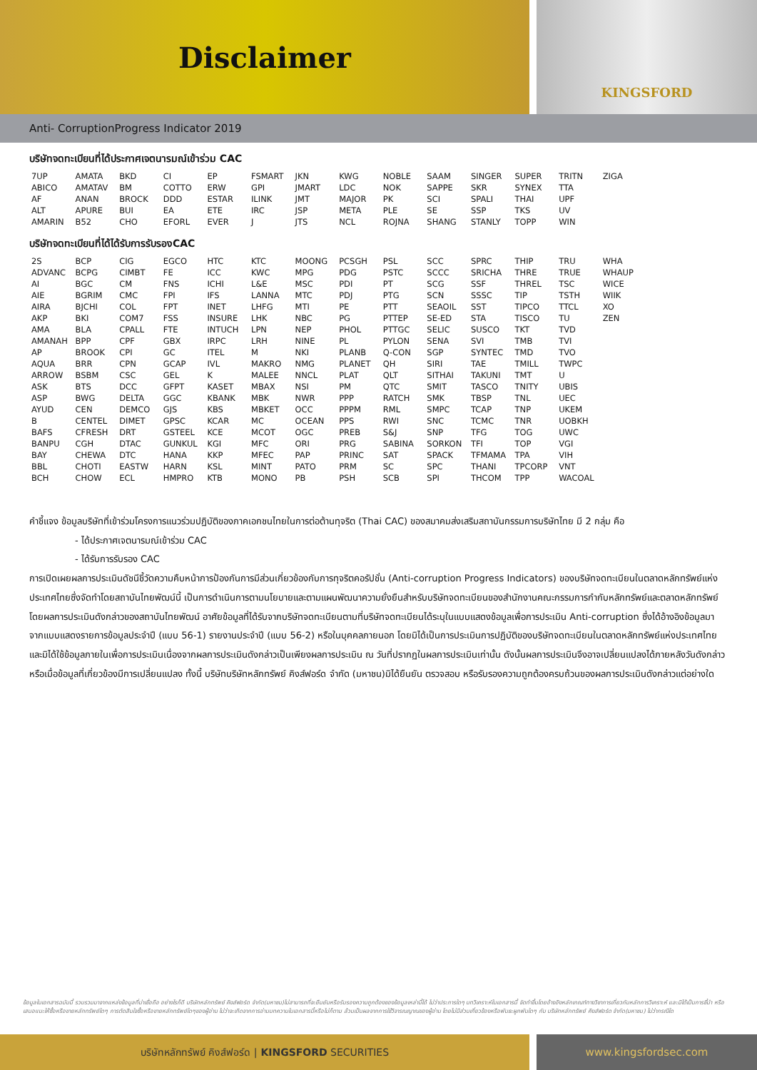Disclaimer
KINGSFORD
Anti- CorruptionProgress Indicator 2019
บริษัทจดทะเบียนที่ได้ประกาศเจตนารมณ์เข้าร่วม CAC
| 7UP | AMATA | BKD | CI | EP | FSMART | JKN | KWG | NOBLE | SAAM | SINGER | SUPER | TRITN | ZIGA |
| ABICO | AMATAV | BM | COTTO | ERW | GPI | JMART | LDC | NOK | SAPPE | SKR | SYNEX | TTA | |
| AF | ANAN | BROCK | DDD | ESTAR | ILINK | JMT | MAJOR | PK | SCI | SPALI | THAI | UPF | |
| ALT | APURE | BUI | EA | ETE | IRC | JSP | META | PLE | SE | SSP | TKS | UV | |
| AMARIN | B52 | CHO | EFORL | EVER | J | JTS | NCL | ROJNA | SHANG | STANLY | TOPP | WIN | |
บริษัทจดทะเบียนที่ได้ได้รับการรับรองCAC
| 2S | BCP | CIG | EGCO | HTC | KTC | MOONG | PCSGH | PSL | SCC | SPRC | THIP | TRU | WHA |
| ADVANC | BCPG | CIMBT | FE | ICC | KWC | MPG | PDG | PSTC | SCCC | SRICHA | THRE | TRUE | WHAUP |
| AI | BGC | CM | FNS | ICHI | L&E | MSC | PDI | PT | SCG | SSF | THREL | TSC | WICE |
| AIE | BGRIM | CMC | FPI | IFS | LANNA | MTC | PDJ | PTG | SCN | SSSC | TIP | TSTH | WIIK |
| AIRA | BJCHI | COL | FPT | INET | LHFG | MTI | PE | PTT | SEAOIL | SST | TIPCO | TTCL | XO |
| AKP | BKI | COM7 | FSS | INSURE | LHK | NBC | PG | PTTEP | SE-ED | STA | TISCO | TU | ZEN |
| AMA | BLA | CPALL | FTE | INTUCH | LPN | NEP | PHOL | PTTGC | SELIC | SUSCO | TKT | TVD | |
| AMANAH | BPP | CPF | GBX | IRPC | LRH | NINE | PL | PYLON | SENA | SVI | TMB | TVI | |
| AP | BROOK | CPI | GC | ITEL | M | NKI | PLANB | Q-CON | SGP | SYNTEC | TMD | TVO | |
| AQUA | BRR | CPN | GCAP | IVL | MAKRO | NMG | PLANET | QH | SIRI | TAE | TMILL | TWPC | |
| ARROW | BSBM | CSC | GEL | K | MALEE | NNCL | PLAT | QLT | SITHAI | TAKUNI | TMT | U | |
| ASK | BTS | DCC | GFPT | KASET | MBAX | NSI | PM | QTC | SMIT | TASCO | TNITY | UBIS | |
| ASP | BWG | DELTA | GGC | KBANK | MBK | NWR | PPP | RATCH | SMK | TBSP | TNL | UEC | |
| AYUD | CEN | DEMCO | GJS | KBS | MBKET | OCC | PPPM | RML | SMPC | TCAP | TNP | UKEM | |
| B | CENTEL | DIMET | GPSC | KCAR | MC | OCEAN | PPS | RWI | SNC | TCMC | TNR | UOBKH | |
| BAFS | CFRESH | DRT | GSTEEL | KCE | MCOT | OGC | PREB | S&J | SNP | TFG | TOG | UWC | |
| BANPU | CGH | DTAC | GUNKUL | KGI | MFC | ORI | PRG | SABINA | SORKON | TFI | TOP | VGI | |
| BAY | CHEWA | DTC | HANA | KKP | MFEC | PAP | PRINC | SAT | SPACK | TFMAMA | TPA | VIH | |
| BBL | CHOTI | EASTW | HARN | KSL | MINT | PATO | PRM | SC | SPC | THANI | TPCORP | VNT | |
| BCH | CHOW | ECL | HMPRO | KTB | MONO | PB | PSH | SCB | SPI | THCOM | TPP | WACOAL | |
คำชี้แจง ข้อมูลบริษัทที่เข้าร่วมโครงการแนวร่วมปฏิบัติของภาคเอกชนไทยในการต่อต้านทุจริต (Thai CAC) ของสมาคมส่งเสริมสถาบันกรรมการบริษัทไทย มี 2 กลุ่ม คือ
- ได้ประกาศเจตนารมณ์เข้าร่วม CAC
- ได้รับการรับรอง CAC
การเปิดเผยผลการประเมินดัชนีชี้วัดความคืบหน้าการป้องกันการมีส่วนเกี่ยวข้องกับการทุจริตคอรัปชั่น (Anti-corruption Progress Indicators) ของบริษัทจดทะเบียนในตลาดหลักทรัพย์แห่งประเทศไทยซึ่งจัดทำโดยสถาบันไทยพัฒน์นี้ เป็นการดำเนินการตามนโยบายและตามแผนพัฒนาความยั่งยืนสำหรับบริษัทจดทะเบียนของสำนักงานคณะกรรมการกำกับหลักทรัพย์และตลาดหลักทรัพย์ โดยผลการประเมินดังกล่าวของสถาบันไทยพัฒน์ อาศัยข้อมูลที่ได้รับจากบริษัทจดทะเบียนตามที่บริษัทจดทะเบียนได้ระบุในแบบแสดงข้อมูลเพื่อการประเมิน Anti-corruption ซึ่งได้อ้างอิงข้อมูลมาจากแบบแสดงรายการข้อมูลประจำปี (แบบ 56-1) รายงานประจำปี (แบบ 56-2) หรือในบุคคลภายนอก โดยมิได้เป็นการประเมินการปฏิบัติของบริษัทจดทะเบียนในตลาดหลักทรัพย์แห่งประเทศไทย และมิได้ใช้ข้อมูลภายในเพื่อการประเมินเนื่องจากผลการประเมินดังกล่าวเป็นเพียงผลการประเมิน ณ วันที่ปรากฏในผลการประเมินเท่านั้น ดังนั้นผลการประเมินจึงอาจเปลี่ยนแปลงได้ภายหลังวันดังกล่าว หรือเมื่อข้อมูลที่เกี่ยวข้องมีการเปลี่ยนแปลง ทั้งนี้ บริษัทบริษัทหลักทรัพย์ คิงส์ฟอร์ด จำกัด (มหาชน)มิได้ยืนยัน ตรวจสอบ หรือรับรองความถูกต้องครบถ้วนของผลการประเมินดังกล่าวแต่อย่างใด
ข้อมูลในเอกสารฉบับนี้ รวบรวมมาจากแหล่งข้อมูลที่น่าเชื่อถือ อย่างไรก็ดี บริษัทหลักทรัพย์ คิงส์ฟอร์ด จำกัด(มหาชน)ไม่สามารถที่จะยืนยันหรือรับรองความถูกต้องของข้อมูลเหล่านี้ได้ ไม่ว่าประการใดๆ บทวิเคราะห์ในเอกสารนี้ จัดทำขึ้นโดยอ้างอิงหลักเกณฑ์ทางวิชาการเกี่ยวกับหลักการวิเคราะห์ และมิได้เป็นการชี้นำ หรือเสนอแนะให้ซื้อหรือขายหลักทรัพย์ใดๆ การตัดสินใจซื้อหรือขายหลักทรัพย์ใดๆของผู้อ่าน ไม่ว่าจะเกิดจากการอ่านบทความในเอกสารนี้หรือไม่ก็ตาม ล้วนเป็นผลจากการใช้วิจารณญาณของผู้อ่าน โดยไม่มีส่วนเกี่ยวข้องหรือพันธะผูกพันใดๆ กับ บริษัทหลักทรัพย์ คิงส์ฟอร์ด จำกัด(มหาชน) ไม่ว่ากรณีใด
บริษัทหลักทรัพย์ คิงส์ฟอร์ด | KINGSFORD SECURITIES
www.kingsfordsec.com